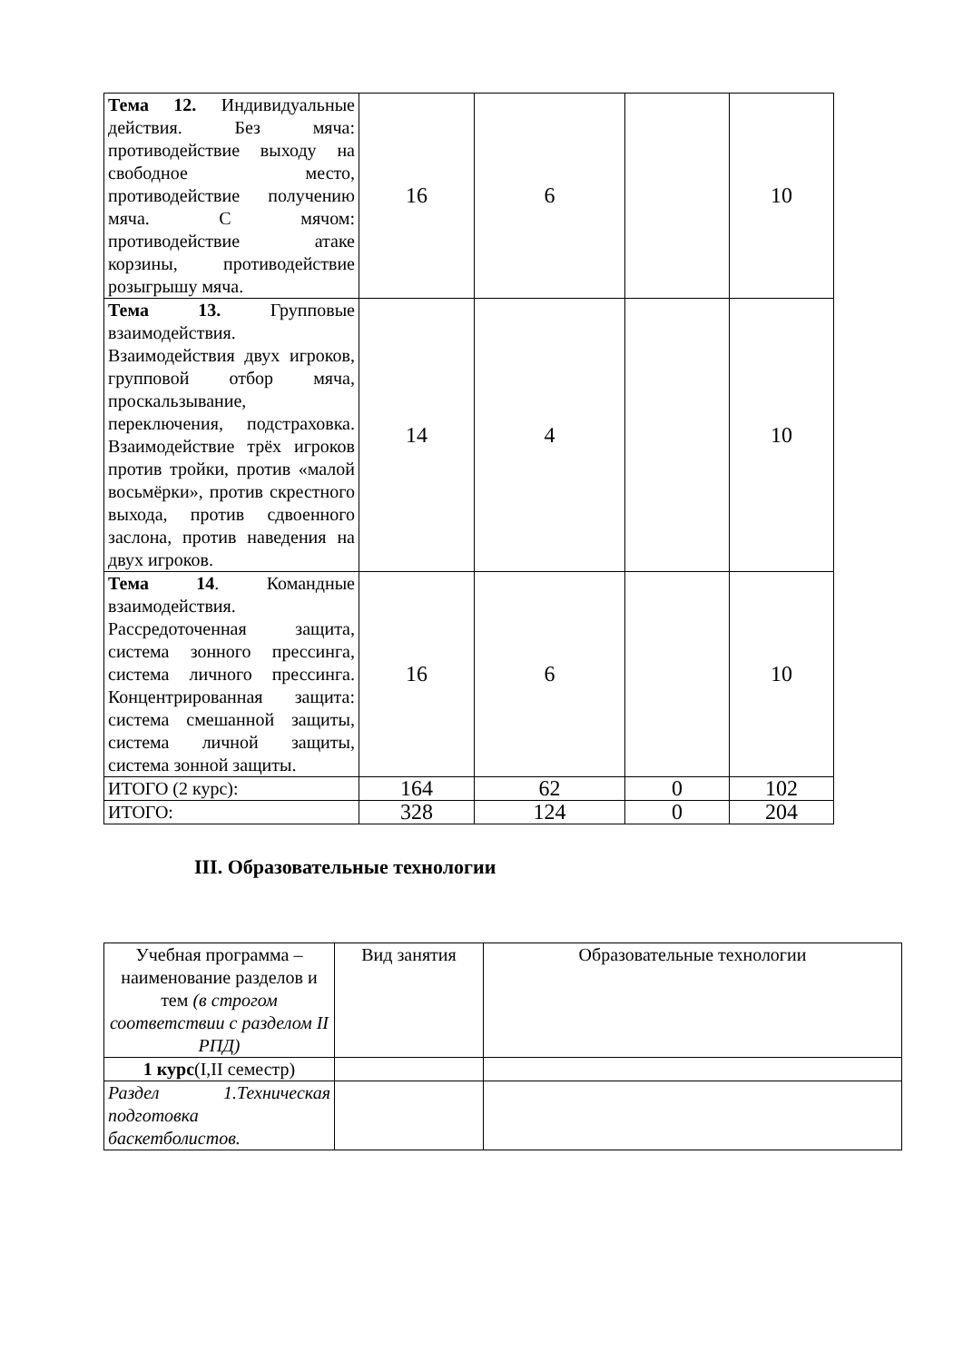| Тема 12. Индивидуальные действия. Без мяча: противодействие выходу на свободное место, противодействие получению мяча. С мячом: противодействие атаке корзины, противодействие розыгрышу мяча. | 16 | 6 | | 10 |
| Тема 13. Групповые взаимодействия. Взаимодействия двух игроков, групповой отбор мяча, проскальзывание, переключения, подстраховка. Взаимодействие трёх игроков против тройки, против «малой восьмёрки», против скрестного выхода, против сдвоенного заслона, против наведения на двух игроков. | 14 | 4 | | 10 |
| Тема 14 . Командные взаимодействия. Рассредоточенная защита, система зонного прессинга, система личного прессинга. Концентрированная защита: система смешанной защиты, система личной защиты, система зонной защиты. | 16 | 6 | | 10 |
| ИТОГО (2 курс): | 164 | 62 | 0 | 102 |
| ИТОГО: | 328 | 124 | 0 | 204 |
III. Образовательные технологии
| Учебная программа – наименование разделов и тем (в строгом соответствии с разделом II РПД) | Вид занятия | Образовательные технологии |
| --- | --- | --- |
| 1 курс (I,II семестр) | | |
| Раздел 1.Техническая подготовка баскетболистов. | | |